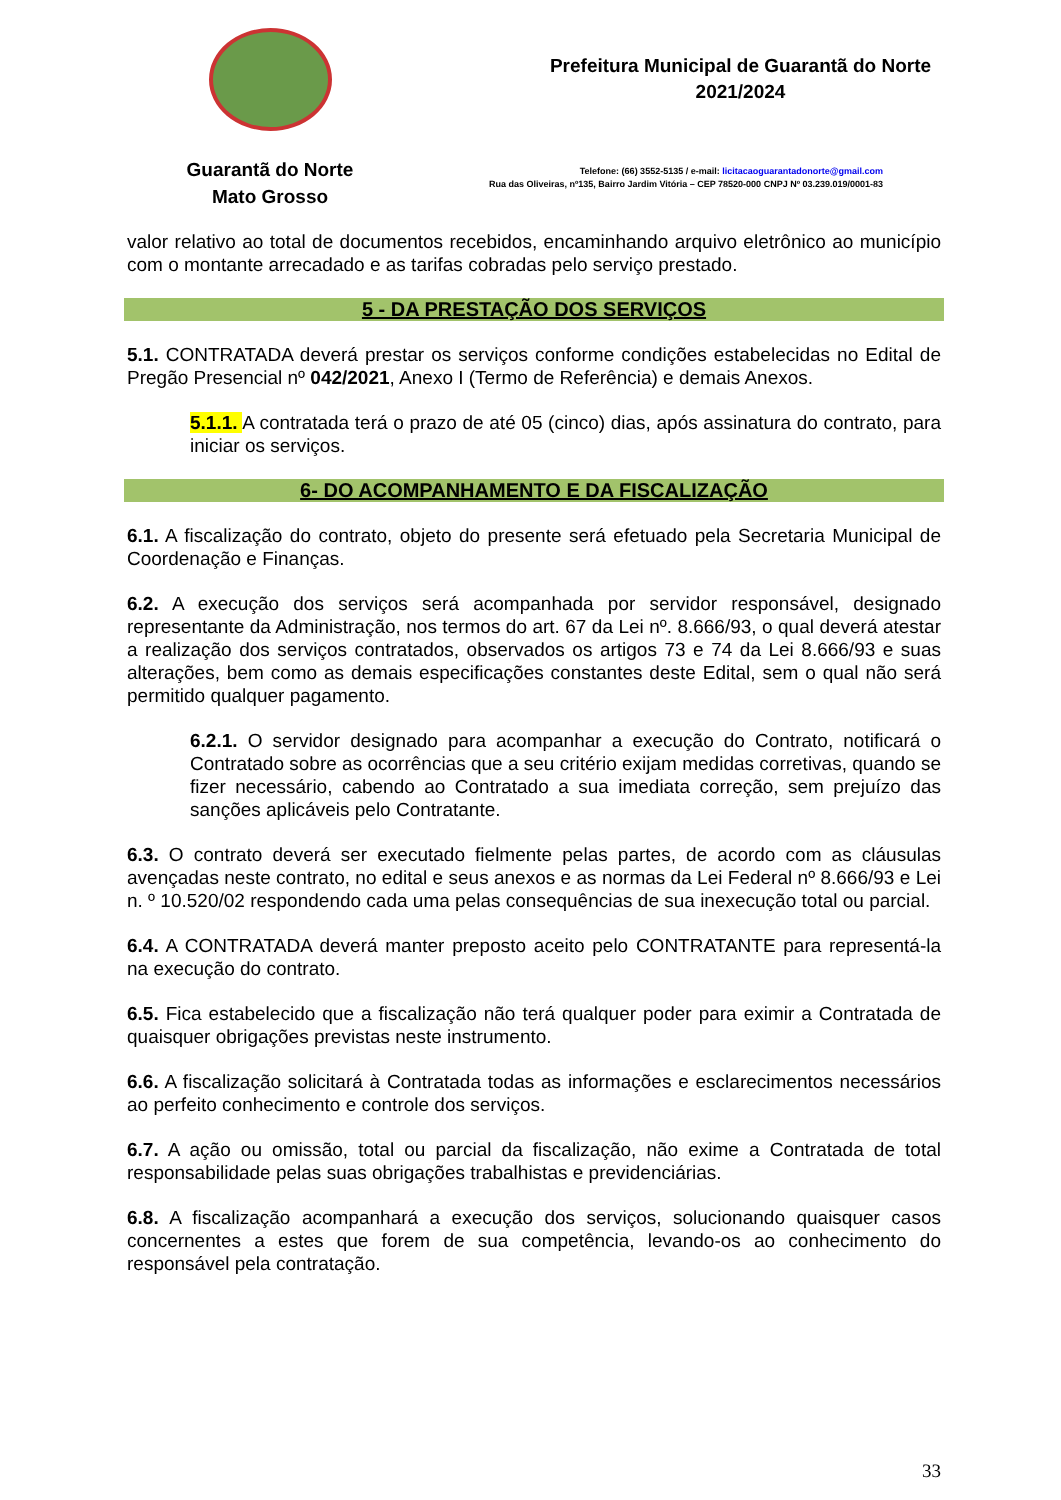Guarantã do Norte
Mato Grosso
Prefeitura Municipal de Guarantã do Norte
2021/2024
Telefone: (66) 3552-5135 / e-mail: licitacaoguarantadonorte@gmail.com
Rua das Oliveiras, nº135, Bairro Jardim Vitória – CEP 78520-000 CNPJ Nº 03.239.019/0001-83
valor relativo ao total de documentos recebidos, encaminhando arquivo eletrônico ao município com o montante arrecadado e as tarifas cobradas pelo serviço prestado.
5 - DA PRESTAÇÃO DOS SERVIÇOS
5.1. CONTRATADA deverá prestar os serviços conforme condições estabelecidas no Edital de Pregão Presencial nº 042/2021, Anexo I (Termo de Referência) e demais Anexos.
5.1.1. A contratada terá o prazo de até 05 (cinco) dias, após assinatura do contrato, para iniciar os serviços.
6- DO ACOMPANHAMENTO E DA FISCALIZAÇÃO
6.1. A fiscalização do contrato, objeto do presente será efetuado pela Secretaria Municipal de Coordenação e Finanças.
6.2. A execução dos serviços será acompanhada por servidor responsável, designado representante da Administração, nos termos do art. 67 da Lei nº. 8.666/93, o qual deverá atestar a realização dos serviços contratados, observados os artigos 73 e 74 da Lei 8.666/93 e suas alterações, bem como as demais especificações constantes deste Edital, sem o qual não será permitido qualquer pagamento.
6.2.1. O servidor designado para acompanhar a execução do Contrato, notificará o Contratado sobre as ocorrências que a seu critério exijam medidas corretivas, quando se fizer necessário, cabendo ao Contratado a sua imediata correção, sem prejuízo das sanções aplicáveis pelo Contratante.
6.3. O contrato deverá ser executado fielmente pelas partes, de acordo com as cláusulas avençadas neste contrato, no edital e seus anexos e as normas da Lei Federal nº 8.666/93 e Lei n. º 10.520/02 respondendo cada uma pelas consequências de sua inexecução total ou parcial.
6.4. A CONTRATADA deverá manter preposto aceito pelo CONTRATANTE para representá-la na execução do contrato.
6.5. Fica estabelecido que a fiscalização não terá qualquer poder para eximir a Contratada de quaisquer obrigações previstas neste instrumento.
6.6. A fiscalização solicitará à Contratada todas as informações e esclarecimentos necessários ao perfeito conhecimento e controle dos serviços.
6.7. A ação ou omissão, total ou parcial da fiscalização, não exime a Contratada de total responsabilidade pelas suas obrigações trabalhistas e previdenciárias.
6.8. A fiscalização acompanhará a execução dos serviços, solucionando quaisquer casos concernentes a estes que forem de sua competência, levando-os ao conhecimento do responsável pela contratação.
33